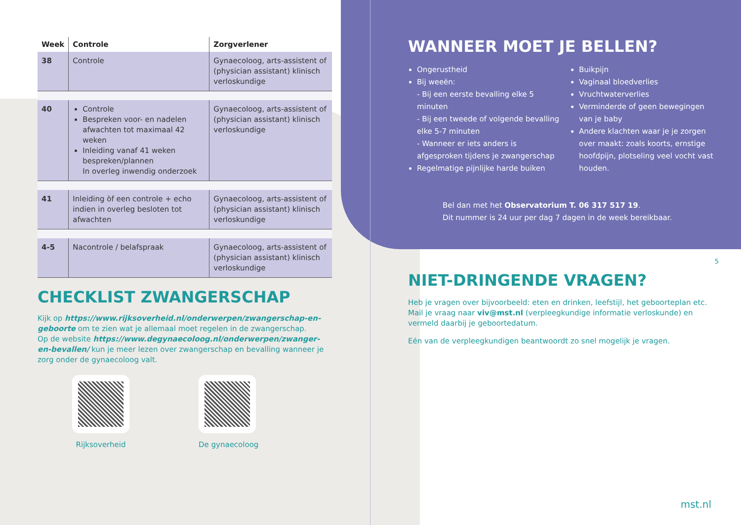| Week | Controle | Zorgverlener |
| --- | --- | --- |
| 38 | Controle | Gynaecoloog, arts-assistent of (physician assistant) klinisch verloskundige |
| 40 | Controle Bespreken voor- en nadelen afwachten tot maximaal 42 weken Inleiding vanaf 41 weken bespreken/plannen In overleg inwendig onderzoek | Gynaecoloog, arts-assistent of (physician assistant) klinisch verloskundige |
| 41 | Inleiding òf een controle + echo indien in overleg besloten tot afwachten | Gynaecoloog, arts-assistent of (physician assistant) klinisch verloskundige |
| 4-5 | Nacontrole / belafspraak | Gynaecoloog, arts-assistent of (physician assistant) klinisch verloskundige |
CHECKLIST ZWANGERSCHAP
Kijk op https://www.rijksoverheid.nl/onderwerpen/zwangerschap-en-geboorte om te zien wat je allemaal moet regelen in de zwangerschap.
Op de website https://www.degynaecoloog.nl/onderwerpen/zwanger-en-bevallen/ kun je meer lezen over zwangerschap en bevalling wanneer je zorg onder de gynaecoloog valt.
Rijksoverheid De gynaecoloog
WANNEER MOET JE BELLEN?
Ongerustheid
Bij weeën:
- Bij een eerste bevalling elke 5 minuten
- Bij een tweede of volgende bevalling elke 5-7 minuten
- Wanneer er iets anders is afgesproken tijdens je zwangerschap
Regelmatige pijnlijke harde buiken
Buikpijn
Vaginaal bloedverlies
Vruchtwaterverlies
Verminderde of geen bewegingen van je baby
Andere klachten waar je je zorgen over maakt: zoals koorts, ernstige hoofdpijn, plotseling veel vocht vast houden.
Bel dan met het Observatorium T. 06 317 517 19.
Dit nummer is 24 uur per dag 7 dagen in de week bereikbaar.
NIET-DRINGENDE VRAGEN?
Heb je vragen over bijvoorbeeld: eten en drinken, leefstijl, het geboorteplan etc. Mail je vraag naar viv@mst.nl (verpleegkundige informatie verloskunde) en vermeld daarbij je geboortedatum.
Eén van de verpleegkundigen beantwoordt zo snel mogelijk je vragen.
5
mst.nl